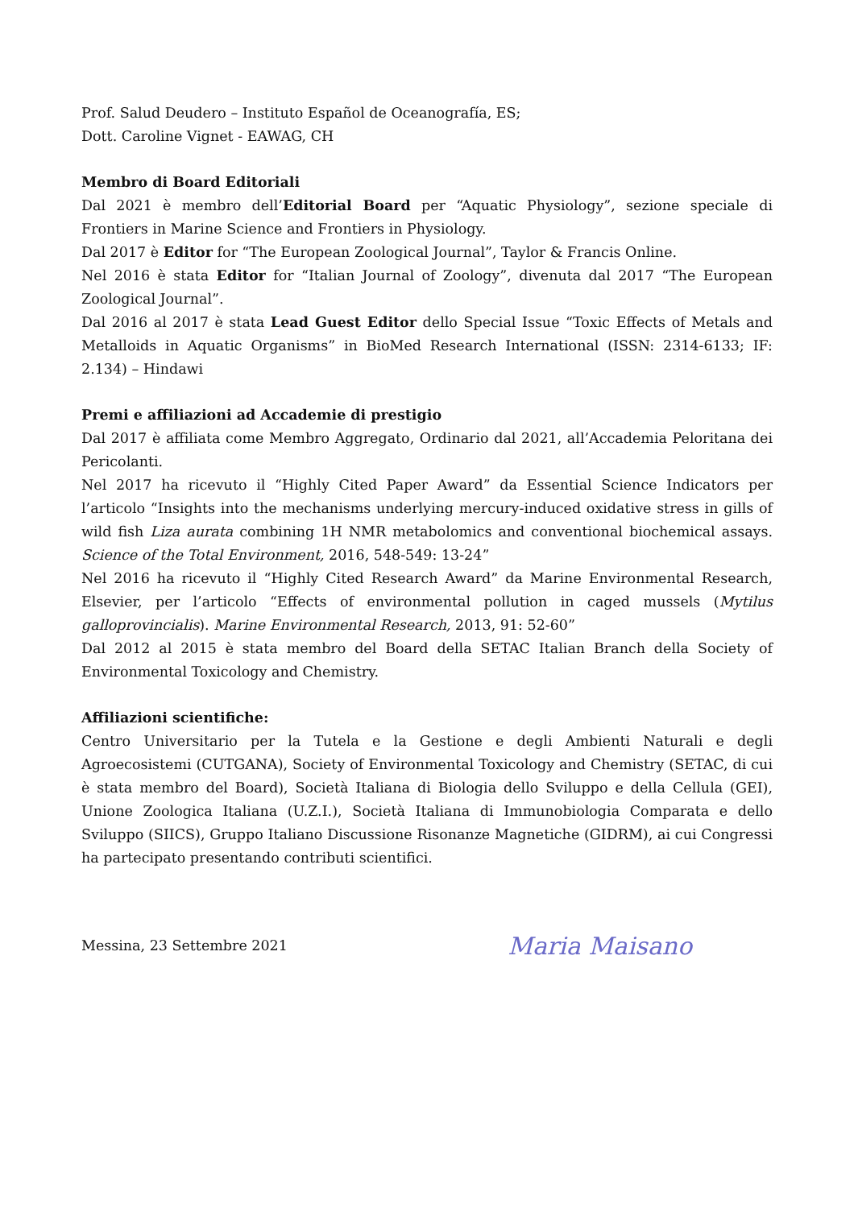Prof. Salud Deudero – Instituto Español de Oceanografía, ES;
Dott. Caroline Vignet - EAWAG, CH
Membro di Board Editoriali
Dal 2021 è membro dell’Editorial Board per “Aquatic Physiology”, sezione speciale di Frontiers in Marine Science and Frontiers in Physiology.
Dal 2017 è Editor for “The European Zoological Journal”, Taylor & Francis Online.
Nel 2016 è stata Editor for “Italian Journal of Zoology”, divenuta dal 2017 “The European Zoological Journal”.
Dal 2016 al 2017 è stata Lead Guest Editor dello Special Issue “Toxic Effects of Metals and Metalloids in Aquatic Organisms” in BioMed Research International (ISSN: 2314-6133; IF: 2.134) – Hindawi
Premi e affiliazioni ad Accademie di prestigio
Dal 2017 è affiliata come Membro Aggregato, Ordinario dal 2021, all’Accademia Peloritana dei Pericolanti.
Nel 2017 ha ricevuto il “Highly Cited Paper Award” da Essential Science Indicators per l’articolo “Insights into the mechanisms underlying mercury-induced oxidative stress in gills of wild fish Liza aurata combining 1H NMR metabolomics and conventional biochemical assays. Science of the Total Environment, 2016, 548-549: 13-24”
Nel 2016 ha ricevuto il “Highly Cited Research Award” da Marine Environmental Research, Elsevier, per l’articolo “Effects of environmental pollution in caged mussels (Mytilus galloprovincialis). Marine Environmental Research, 2013, 91: 52-60”
Dal 2012 al 2015 è stata membro del Board della SETAC Italian Branch della Society of Environmental Toxicology and Chemistry.
Affiliazioni scientifiche:
Centro Universitario per la Tutela e la Gestione e degli Ambienti Naturali e degli Agroecosistemi (CUTGANA), Society of Environmental Toxicology and Chemistry (SETAC, di cui è stata membro del Board), Società Italiana di Biologia dello Sviluppo e della Cellula (GEI), Unione Zoologica Italiana (U.Z.I.), Società Italiana di Immunobiologia Comparata e dello Sviluppo (SIICS), Gruppo Italiano Discussione Risonanze Magnetiche (GIDRM), ai cui Congressi ha partecipato presentando contributi scientifici.
Messina, 23 Settembre 2021
Maria Maisano